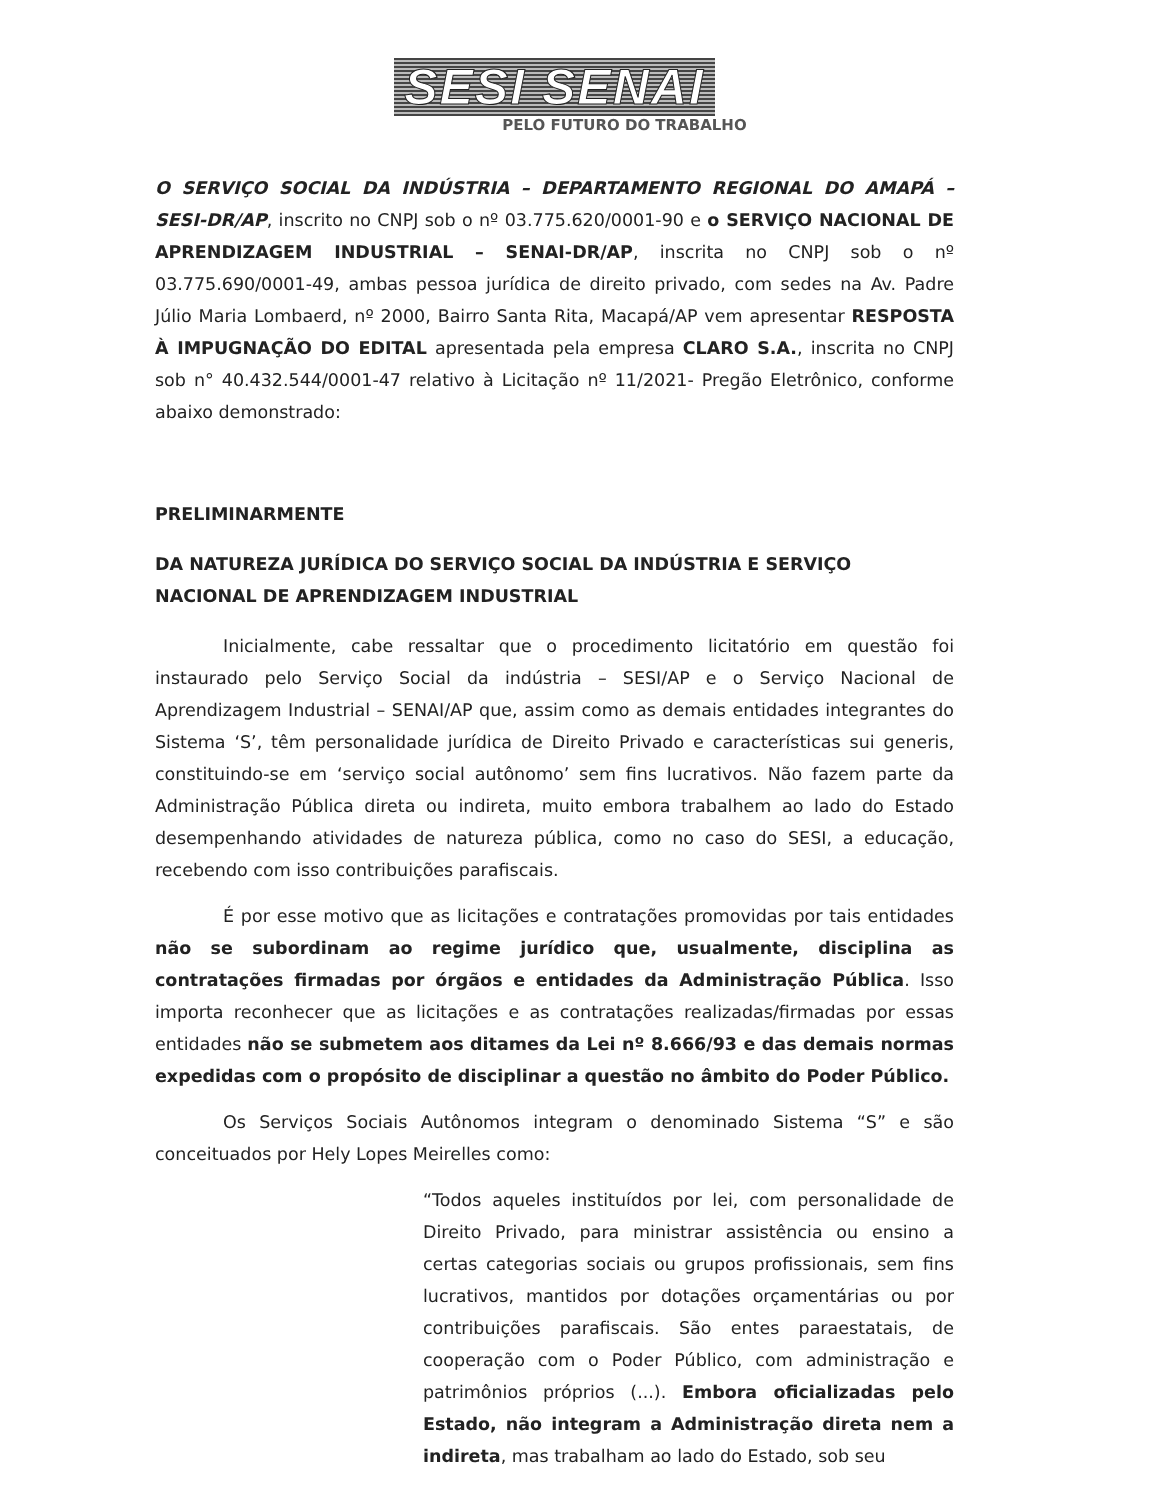SESI SENAI
PELO FUTURO DO TRABALHO
O SERVIÇO SOCIAL DA INDÚSTRIA – DEPARTAMENTO REGIONAL DO AMAPÁ – SESI-DR/AP, inscrito no CNPJ sob o nº 03.775.620/0001-90 e o SERVIÇO NACIONAL DE APRENDIZAGEM INDUSTRIAL – SENAI-DR/AP, inscrita no CNPJ sob o nº 03.775.690/0001-49, ambas pessoa jurídica de direito privado, com sedes na Av. Padre Júlio Maria Lombaerd, nº 2000, Bairro Santa Rita, Macapá/AP vem apresentar RESPOSTA À IMPUGNAÇÃO DO EDITAL apresentada pela empresa CLARO S.A., inscrita no CNPJ sob n° 40.432.544/0001-47 relativo à Licitação nº 11/2021- Pregão Eletrônico, conforme abaixo demonstrado:
PRELIMINARMENTE
DA NATUREZA JURÍDICA DO SERVIÇO SOCIAL DA INDÚSTRIA E SERVIÇO NACIONAL DE APRENDIZAGEM INDUSTRIAL
Inicialmente, cabe ressaltar que o procedimento licitatório em questão foi instaurado pelo Serviço Social da indústria – SESI/AP e o Serviço Nacional de Aprendizagem Industrial – SENAI/AP que, assim como as demais entidades integrantes do Sistema ‘S’, têm personalidade jurídica de Direito Privado e características sui generis, constituindo-se em ‘serviço social autônomo’ sem fins lucrativos. Não fazem parte da Administração Pública direta ou indireta, muito embora trabalhem ao lado do Estado desempenhando atividades de natureza pública, como no caso do SESI, a educação, recebendo com isso contribuições parafiscais.
É por esse motivo que as licitações e contratações promovidas por tais entidades não se subordinam ao regime jurídico que, usualmente, disciplina as contratações firmadas por órgãos e entidades da Administração Pública. Isso importa reconhecer que as licitações e as contratações realizadas/firmadas por essas entidades não se submetem aos ditames da Lei nº 8.666/93 e das demais normas expedidas com o propósito de disciplinar a questão no âmbito do Poder Público.
Os Serviços Sociais Autônomos integram o denominado Sistema “S” e são conceituados por Hely Lopes Meirelles como:
“Todos aqueles instituídos por lei, com personalidade de Direito Privado, para ministrar assistência ou ensino a certas categorias sociais ou grupos profissionais, sem fins lucrativos, mantidos por dotações orçamentárias ou por contribuições parafiscais. São entes paraestatais, de cooperação com o Poder Público, com administração e patrimônios próprios (...). Embora oficializadas pelo Estado, não integram a Administração direta nem a indireta, mas trabalham ao lado do Estado, sob seu